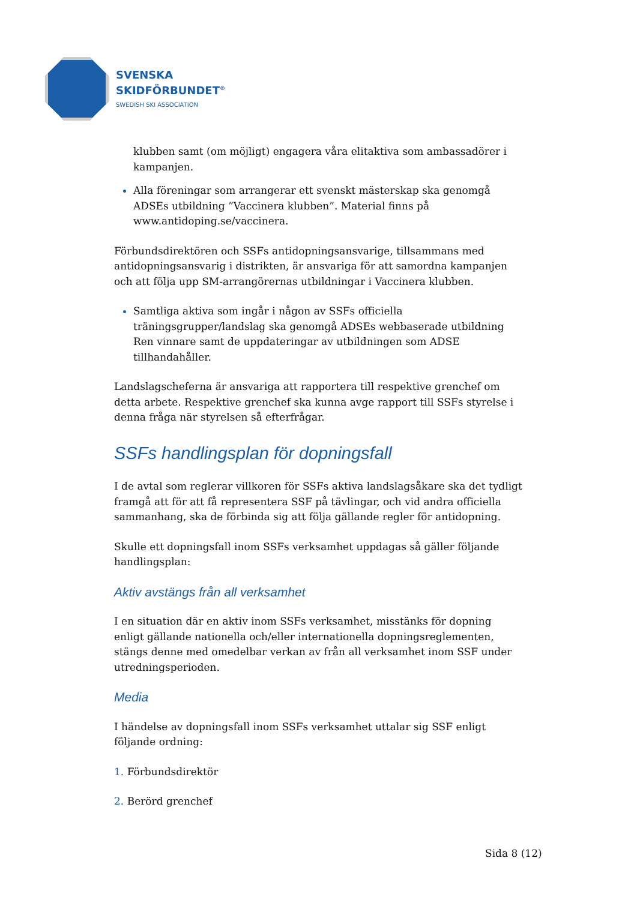SVENSKA
SKIDFÖRBUNDET<sup>®</sup>
SWEDISH SKI ASSOCIATION
klubben samt (om möjligt) engagera våra elitaktiva som ambassadörer i kampanjen.
Alla föreningar som arrangerar ett svenskt mästerskap ska genomgå ADSEs utbildning ”Vaccinera klubben”. Material finns på www.antidoping.se/vaccinera.
Förbundsdirektören och SSFs antidopningsansvarige, tillsammans med antidopningsansvarig i distrikten, är ansvariga för att samordna kampanjen och att följa upp SM-arrangörernas utbildningar i Vaccinera klubben.
Samtliga aktiva som ingår i någon av SSFs officiella träningsgrupper/landslag ska genomgå ADSEs webbaserade utbildning Ren vinnare samt de uppdateringar av utbildningen som ADSE tillhandahåller.
Landslagscheferna är ansvariga att rapportera till respektive grenchef om detta arbete. Respektive grenchef ska kunna avge rapport till SSFs styrelse i denna fråga när styrelsen så efterfrågar.
SSFs handlingsplan för dopningsfall
I de avtal som reglerar villkoren för SSFs aktiva landslagsåkare ska det tydligt framgå att för att få representera SSF på tävlingar, och vid andra officiella sammanhang, ska de förbinda sig att följa gällande regler för antidopning.
Skulle ett dopningsfall inom SSFs verksamhet uppdagas så gäller följande handlingsplan:
Aktiv avstängs från all verksamhet
I en situation där en aktiv inom SSFs verksamhet, misstänks för dopning enligt gällande nationella och/eller internationella dopningsreglementen, stängs denne med omedelbar verkan av från all verksamhet inom SSF under utredningsperioden.
Media
I händelse av dopningsfall inom SSFs verksamhet uttalar sig SSF enligt följande ordning:
1. Förbundsdirektör
2. Berörd grenchef
Sida 8 (12)